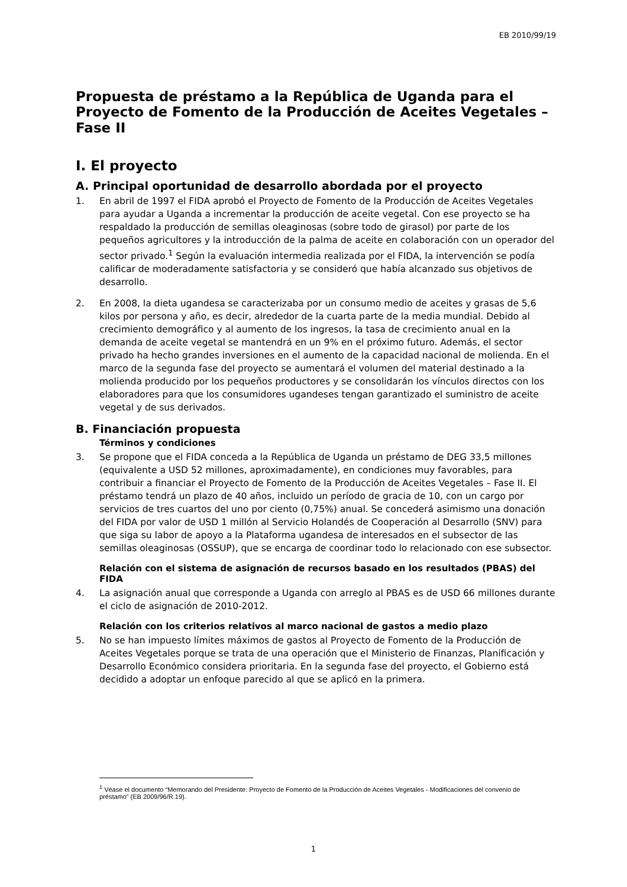EB 2010/99/19
Propuesta de préstamo a la República de Uganda para el Proyecto de Fomento de la Producción de Aceites Vegetales – Fase II
I. El proyecto
A. Principal oportunidad de desarrollo abordada por el proyecto
1. En abril de 1997 el FIDA aprobó el Proyecto de Fomento de la Producción de Aceites Vegetales para ayudar a Uganda a incrementar la producción de aceite vegetal. Con ese proyecto se ha respaldado la producción de semillas oleaginosas (sobre todo de girasol) por parte de los pequeños agricultores y la introducción de la palma de aceite en colaboración con un operador del sector privado.<sup>1</sup> Según la evaluación intermedia realizada por el FIDA, la intervención se podía calificar de moderadamente satisfactoria y se consideró que había alcanzado sus objetivos de desarrollo.
2. En 2008, la dieta ugandesa se caracterizaba por un consumo medio de aceites y grasas de 5,6 kilos por persona y año, es decir, alrededor de la cuarta parte de la media mundial. Debido al crecimiento demográfico y al aumento de los ingresos, la tasa de crecimiento anual en la demanda de aceite vegetal se mantendrá en un 9% en el próximo futuro. Además, el sector privado ha hecho grandes inversiones en el aumento de la capacidad nacional de molienda. En el marco de la segunda fase del proyecto se aumentará el volumen del material destinado a la molienda producido por los pequeños productores y se consolidarán los vínculos directos con los elaboradores para que los consumidores ugandeses tengan garantizado el suministro de aceite vegetal y de sus derivados.
B. Financiación propuesta
Términos y condiciones
3. Se propone que el FIDA conceda a la República de Uganda un préstamo de DEG 33,5 millones (equivalente a USD 52 millones, aproximadamente), en condiciones muy favorables, para contribuir a financiar el Proyecto de Fomento de la Producción de Aceites Vegetales – Fase II. El préstamo tendrá un plazo de 40 años, incluido un período de gracia de 10, con un cargo por servicios de tres cuartos del uno por ciento (0,75%) anual. Se concederá asimismo una donación del FIDA por valor de USD 1 millón al Servicio Holandés de Cooperación al Desarrollo (SNV) para que siga su labor de apoyo a la Plataforma ugandesa de interesados en el subsector de las semillas oleaginosas (OSSUP), que se encarga de coordinar todo lo relacionado con ese subsector.
Relación con el sistema de asignación de recursos basado en los resultados (PBAS) del FIDA
4. La asignación anual que corresponde a Uganda con arreglo al PBAS es de USD 66 millones durante el ciclo de asignación de 2010-2012.
Relación con los criterios relativos al marco nacional de gastos a medio plazo
5. No se han impuesto límites máximos de gastos al Proyecto de Fomento de la Producción de Aceites Vegetales porque se trata de una operación que el Ministerio de Finanzas, Planificación y Desarrollo Económico considera prioritaria. En la segunda fase del proyecto, el Gobierno está decidido a adoptar un enfoque parecido al que se aplicó en la primera.
<sup>1</sup> Véase el documento “Memorando del Presidente: Proyecto de Fomento de la Producción de Aceites Vegetales - Modificaciones del convenio de préstamo” (EB 2009/96/R.19).
1